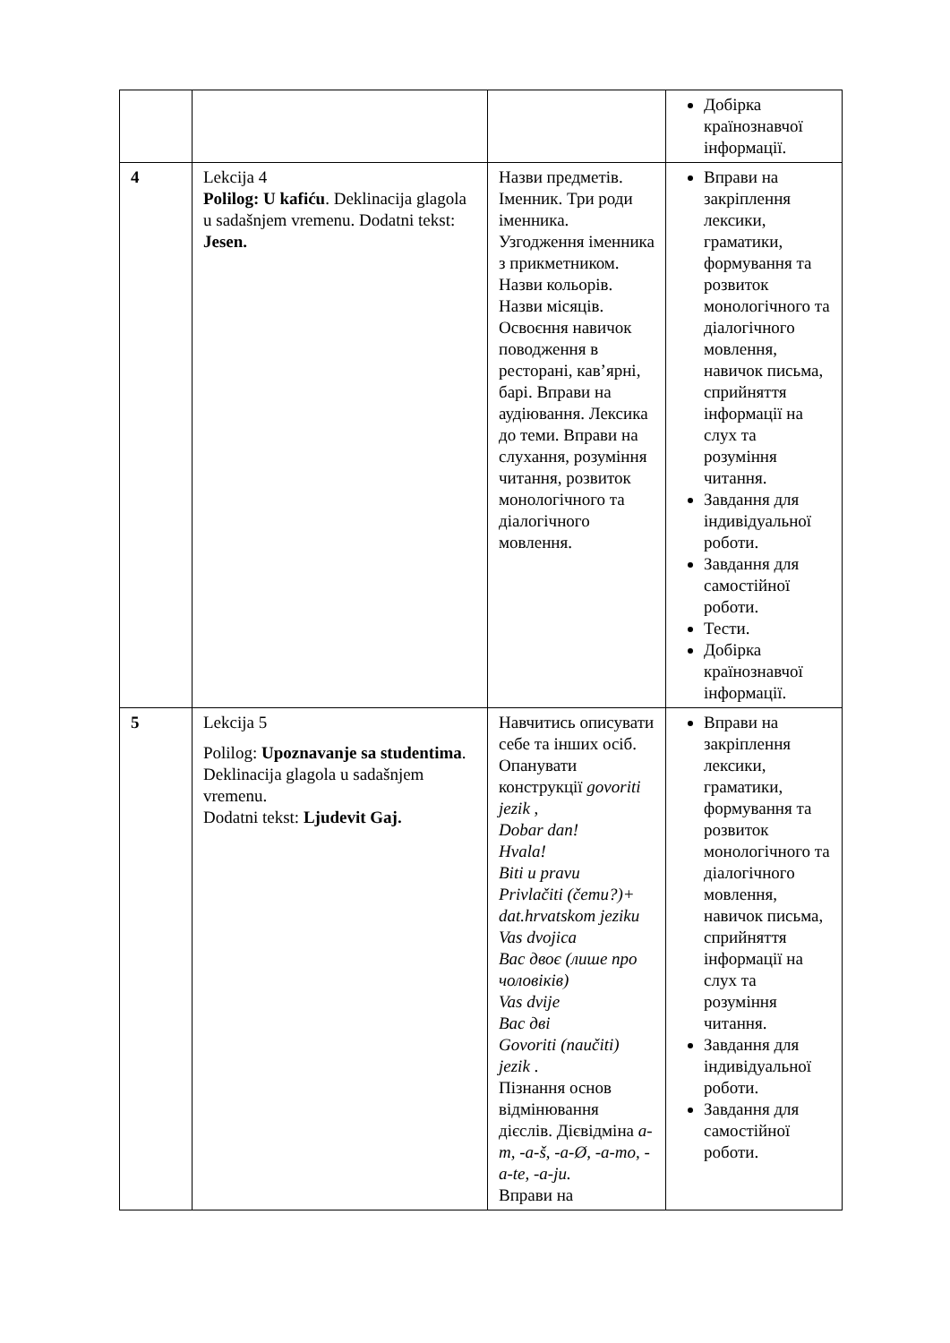| | | | Добірка країнознавчої інформації. |
| 4 | Lekcija 4 Polilog: U kafiću . Deklinacija glagola u sadašnjem vremenu. Dodatni tekst: Jesen. | Назви предметів. Іменник. Три роди іменника. Узгодження іменника з прикметником. Назви кольорів. Назви місяців. Освоєння навичок поводження в ресторані, кав’ярні, барі. Вправи на аудіювання. Лексика до теми. Вправи на слухання, розуміння читання, розвиток монологічного та діалогічного мовлення. | Вправи на закріплення лексики, граматики, формування та розвиток монологічного та діалогічного мовлення, навичок письма, сприйняття інформації на слух та розуміння читання. Завдання для індивідуальної роботи. Завдання для самостійної роботи. Тести. Добірка країнознавчої інформації. |
| 5 | Lekcija 5 Polilog: Upoznavanje sa studentima . Deklinacija glagola u sadašnjem vremenu. Dodatni tekst: Ljudevit Gaj. | Навчитись описувати себе та інших осіб. Опанувати конструкції govoriti jezik , Dobar dan! Hvala! Biti u pravu Privlačiti (čemu?)+ dat.hrvatskom jeziku Vas dvojica Вас двоє (лише про чоловіків) Vas dvije Вас дві Govoriti (naučiti) jezik . Пізнання основ відмінювання дієслів. Дієвідміна a-m, -a-š, -a-Ø, -a-mo, -a-te, -a-ju. Вправи на | Вправи на закріплення лексики, граматики, формування та розвиток монологічного та діалогічного мовлення, навичок письма, сприйняття інформації на слух та розуміння читання. Завдання для індивідуальної роботи. Завдання для самостійної роботи. |